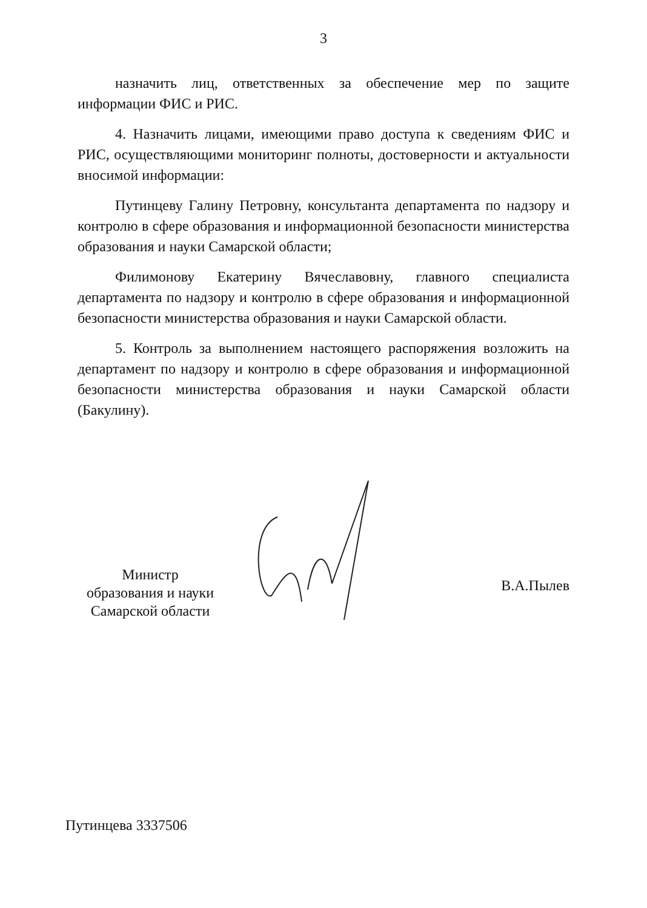3
назначить лиц, ответственных за обеспечение мер по защите информации ФИС и РИС.
4. Назначить лицами, имеющими право доступа к сведениям ФИС и РИС, осуществляющими мониторинг полноты, достоверности и актуальности вносимой информации:
Путинцеву Галину Петровну, консультанта департамента по надзору и контролю в сфере образования и информационной безопасности министерства образования и науки Самарской области;
Филимонову Екатерину Вячеславовну, главного специалиста департамента по надзору и контролю в сфере образования и информационной безопасности министерства образования и науки Самарской области.
5. Контроль за выполнением настоящего распоряжения возложить на департамент по надзору и контролю в сфере образования и информационной безопасности министерства образования и науки Самарской области (Бакулину).
Министр
образования и науки
Самарской области
В.А.Пылев
Путинцева 3337506